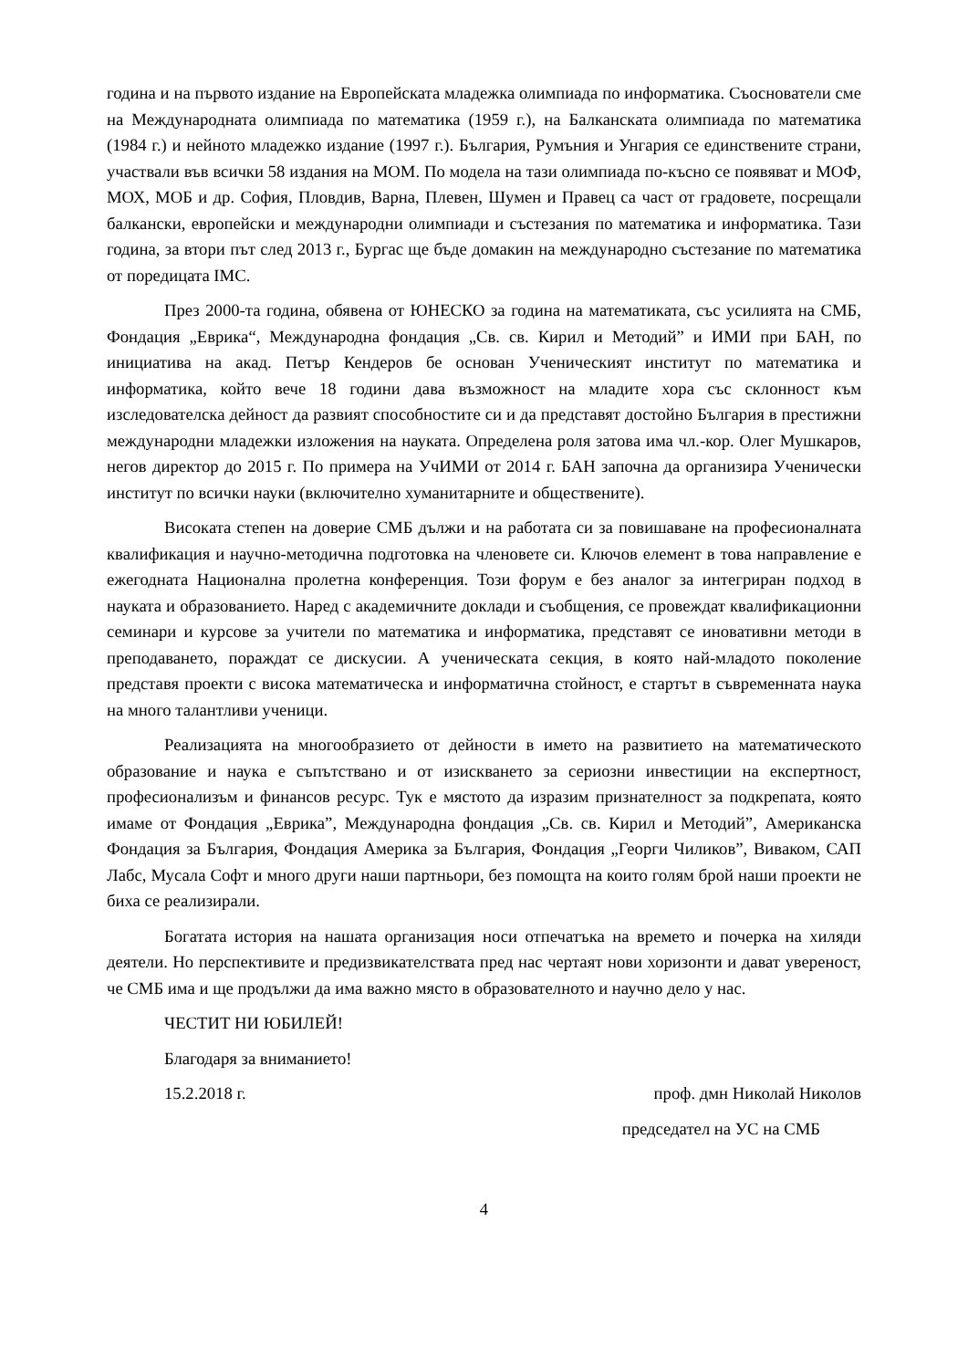година и на първото издание на Европейската младежка олимпиада по информатика. Съоснователи сме на Международната олимпиада по математика (1959 г.), на Балканската олимпиада по математика (1984 г.) и нейното младежко издание (1997 г.). България, Румъния и Унгария се единствените страни, участвали във всички 58 издания на МОМ. По модела на тази олимпиада по-късно се появяват и МОФ, МОХ, МОБ и др. София, Пловдив, Варна, Плевен, Шумен и Правец са част от градовете, посрещали балкански, европейски и международни олимпиади и състезания по математика и информатика. Тази година, за втори път след 2013 г., Бургас ще бъде домакин на международно състезание по математика от поредицата IMC.
През 2000-та година, обявена от ЮНЕСКО за година на математиката, със усилията на СМБ, Фондация „Еврика“, Международна фондация „Св. св. Кирил и Методий” и ИМИ при БАН, по инициатива на акад. Петър Кендеров бе основан Ученическият институт по математика и информатика, който вече 18 години дава възможност на младите хора със склонност към изследователска дейност да развият способностите си и да представят достойно България в престижни международни младежки изложения на науката. Определена роля затова има чл.-кор. Олег Мушкаров, негов директор до 2015 г. По примера на УчИМИ от 2014 г. БАН започна да организира Ученически институт по всички науки (включително хуманитарните и обществените).
Високата степен на доверие СМБ дължи и на работата си за повишаване на професионалната квалификация и научно-методична подготовка на членовете си. Ключов елемент в това направление е ежегодната Национална пролетна конференция. Този форум е без аналог за интегриран подход в науката и образованието. Наред с академичните доклади и съобщения, се провеждат квалификационни семинари и курсове за учители по математика и информатика, представят се иновативни методи в преподаването, пораждат се дискусии. А ученическата секция, в която най-младото поколение представя проекти с висока математическа и информатична стойност, е стартът в съвременната наука на много талантливи ученици.
Реализацията на многообразието от дейности в името на развитието на математическото образование и наука е съпътствано и от изискването за сериозни инвестиции на експертност, професионализъм и финансов ресурс. Тук е мястото да изразим признателност за подкрепата, която имаме от Фондация „Еврика”, Международна фондация „Св. св. Кирил и Методий”, Американска Фондация за България, Фондация Америка за България, Фондация „Георги Чиликов”, Виваком, САП Лабс, Мусала Софт и много други наши партньори, без помощта на които голям брой наши проекти не биха се реализирали.
Богатата история на нашата организация носи отпечатъка на времето и почерка на хиляди деятели. Но перспективите и предизвикателствата пред нас чертаят нови хоризонти и дават увереност, че СМБ има и ще продължи да има важно място в образователното и научно дело у нас.
ЧЕСТИТ НИ ЮБИЛЕЙ!
Благодаря за вниманието!
15.2.2018 г. проф. дмн Николай Николов
председател на УС на СМБ
4